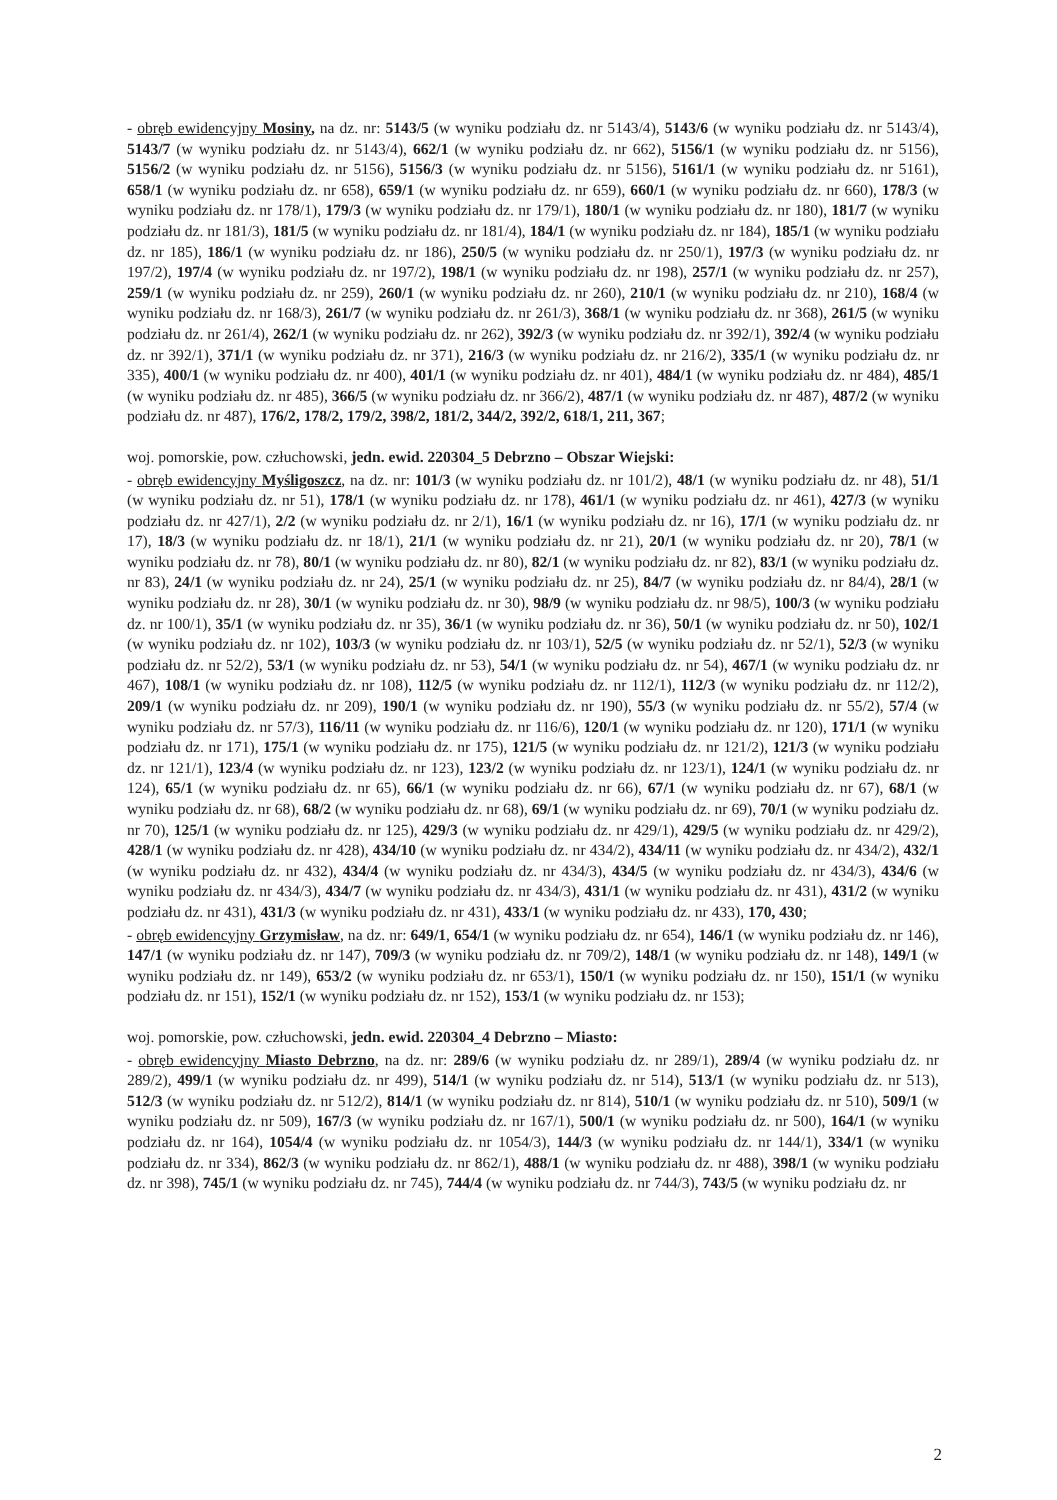- obręb ewidencyjny Mosiny, na dz. nr: 5143/5 (w wyniku podziału dz. nr 5143/4), 5143/6 (w wyniku podziału dz. nr 5143/4), 5143/7 (w wyniku podziału dz. nr 5143/4), 662/1 (w wyniku podziału dz. nr 662), 5156/1 (w wyniku podziału dz. nr 5156), 5156/2 (w wyniku podziału dz. nr 5156), 5156/3 (w wyniku podziału dz. nr 5156), 5161/1 (w wyniku podziału dz. nr 5161), 658/1 (w wyniku podziału dz. nr 658), 659/1 (w wyniku podziału dz. nr 659), 660/1 (w wyniku podziału dz. nr 660), 178/3 (w wyniku podziału dz. nr 178/1), 179/3 (w wyniku podziału dz. nr 179/1), 180/1 (w wyniku podziału dz. nr 180), 181/7 (w wyniku podziału dz. nr 181/3), 181/5 (w wyniku podziału dz. nr 181/4), 184/1 (w wyniku podziału dz. nr 184), 185/1 (w wyniku podziału dz. nr 185), 186/1 (w wyniku podziału dz. nr 186), 250/5 (w wyniku podziału dz. nr 250/1), 197/3 (w wyniku podziału dz. nr 197/2), 197/4 (w wyniku podziału dz. nr 197/2), 198/1 (w wyniku podziału dz. nr 198), 257/1 (w wyniku podziału dz. nr 257), 259/1 (w wyniku podziału dz. nr 259), 260/1 (w wyniku podziału dz. nr 260), 210/1 (w wyniku podziału dz. nr 210), 168/4 (w wyniku podziału dz. nr 168/3), 261/7 (w wyniku podziału dz. nr 261/3), 368/1 (w wyniku podziału dz. nr 368), 261/5 (w wyniku podziału dz. nr 261/4), 262/1 (w wyniku podziału dz. nr 262), 392/3 (w wyniku podziału dz. nr 392/1), 392/4 (w wyniku podziału dz. nr 392/1), 371/1 (w wyniku podziału dz. nr 371), 216/3 (w wyniku podziału dz. nr 216/2), 335/1 (w wyniku podziału dz. nr 335), 400/1 (w wyniku podziału dz. nr 400), 401/1 (w wyniku podziału dz. nr 401), 484/1 (w wyniku podziału dz. nr 484), 485/1 (w wyniku podziału dz. nr 485), 366/5 (w wyniku podziału dz. nr 366/2), 487/1 (w wyniku podziału dz. nr 487), 487/2 (w wyniku podziału dz. nr 487), 176/2, 178/2, 179/2, 398/2, 181/2, 344/2, 392/2, 618/1, 211, 367;
woj. pomorskie, pow. człuchowski, jedn. ewid. 220304_5 Debrzno – Obszar Wiejski:
- obręb ewidencyjny Myśligoszcz, na dz. nr: 101/3 (w wyniku podziału dz. nr 101/2), 48/1 (w wyniku podziału dz. nr 48), 51/1 (w wyniku podziału dz. nr 51), 178/1 (w wyniku podziału dz. nr 178), 461/1 (w wyniku podziału dz. nr 461), 427/3 (w wyniku podziału dz. nr 427/1), 2/2 (w wyniku podziału dz. nr 2/1), 16/1 (w wyniku podziału dz. nr 16), 17/1 (w wyniku podziału dz. nr 17), 18/3 (w wyniku podziału dz. nr 18/1), 21/1 (w wyniku podziału dz. nr 21), 20/1 (w wyniku podziału dz. nr 20), 78/1 (w wyniku podziału dz. nr 78), 80/1 (w wyniku podziału dz. nr 80), 82/1 (w wyniku podziału dz. nr 82), 83/1 (w wyniku podziału dz. nr 83), 24/1 (w wyniku podziału dz. nr 24), 25/1 (w wyniku podziału dz. nr 25), 84/7 (w wyniku podziału dz. nr 84/4), 28/1 (w wyniku podziału dz. nr 28), 30/1 (w wyniku podziału dz. nr 30), 98/9 (w wyniku podziału dz. nr 98/5), 100/3 (w wyniku podziału dz. nr 100/1), 35/1 (w wyniku podziału dz. nr 35), 36/1 (w wyniku podziału dz. nr 36), 50/1 (w wyniku podziału dz. nr 50), 102/1 (w wyniku podziału dz. nr 102), 103/3 (w wyniku podziału dz. nr 103/1), 52/5 (w wyniku podziału dz. nr 52/1), 52/3 (w wyniku podziału dz. nr 52/2), 53/1 (w wyniku podziału dz. nr 53), 54/1 (w wyniku podziału dz. nr 54), 467/1 (w wyniku podziału dz. nr 467), 108/1 (w wyniku podziału dz. nr 108), 112/5 (w wyniku podziału dz. nr 112/1), 112/3 (w wyniku podziału dz. nr 112/2), 209/1 (w wyniku podziału dz. nr 209), 190/1 (w wyniku podziału dz. nr 190), 55/3 (w wyniku podziału dz. nr 55/2), 57/4 (w wyniku podziału dz. nr 57/3), 116/11 (w wyniku podziału dz. nr 116/6), 120/1 (w wyniku podziału dz. nr 120), 171/1 (w wyniku podziału dz. nr 171), 175/1 (w wyniku podziału dz. nr 175), 121/5 (w wyniku podziału dz. nr 121/2), 121/3 (w wyniku podziału dz. nr 121/1), 123/4 (w wyniku podziału dz. nr 123), 123/2 (w wyniku podziału dz. nr 123/1), 124/1 (w wyniku podziału dz. nr 124), 65/1 (w wyniku podziału dz. nr 65), 66/1 (w wyniku podziału dz. nr 66), 67/1 (w wyniku podziału dz. nr 67), 68/1 (w wyniku podziału dz. nr 68), 68/2 (w wyniku podziału dz. nr 68), 69/1 (w wyniku podziału dz. nr 69), 70/1 (w wyniku podziału dz. nr 70), 125/1 (w wyniku podziału dz. nr 125), 429/3 (w wyniku podziału dz. nr 429/1), 429/5 (w wyniku podziału dz. nr 429/2), 428/1 (w wyniku podziału dz. nr 428), 434/10 (w wyniku podziału dz. nr 434/2), 434/11 (w wyniku podziału dz. nr 434/2), 432/1 (w wyniku podziału dz. nr 432), 434/4 (w wyniku podziału dz. nr 434/3), 434/5 (w wyniku podziału dz. nr 434/3), 434/6 (w wyniku podziału dz. nr 434/3), 434/7 (w wyniku podziału dz. nr 434/3), 431/1 (w wyniku podziału dz. nr 431), 431/2 (w wyniku podziału dz. nr 431), 431/3 (w wyniku podziału dz. nr 431), 433/1 (w wyniku podziału dz. nr 433), 170, 430;
- obręb ewidencyjny Grzymisław, na dz. nr: 649/1, 654/1 (w wyniku podziału dz. nr 654), 146/1 (w wyniku podziału dz. nr 146), 147/1 (w wyniku podziału dz. nr 147), 709/3 (w wyniku podziału dz. nr 709/2), 148/1 (w wyniku podziału dz. nr 148), 149/1 (w wyniku podziału dz. nr 149), 653/2 (w wyniku podziału dz. nr 653/1), 150/1 (w wyniku podziału dz. nr 150), 151/1 (w wyniku podziału dz. nr 151), 152/1 (w wyniku podziału dz. nr 152), 153/1 (w wyniku podziału dz. nr 153);
woj. pomorskie, pow. człuchowski, jedn. ewid. 220304_4 Debrzno – Miasto:
- obręb ewidencyjny Miasto Debrzno, na dz. nr: 289/6 (w wyniku podziału dz. nr 289/1), 289/4 (w wyniku podziału dz. nr 289/2), 499/1 (w wyniku podziału dz. nr 499), 514/1 (w wyniku podziału dz. nr 514), 513/1 (w wyniku podziału dz. nr 513), 512/3 (w wyniku podziału dz. nr 512/2), 814/1 (w wyniku podziału dz. nr 814), 510/1 (w wyniku podziału dz. nr 510), 509/1 (w wyniku podziału dz. nr 509), 167/3 (w wyniku podziału dz. nr 167/1), 500/1 (w wyniku podziału dz. nr 500), 164/1 (w wyniku podziału dz. nr 164), 1054/4 (w wyniku podziału dz. nr 1054/3), 144/3 (w wyniku podziału dz. nr 144/1), 334/1 (w wyniku podziału dz. nr 334), 862/3 (w wyniku podziału dz. nr 862/1), 488/1 (w wyniku podziału dz. nr 488), 398/1 (w wyniku podziału dz. nr 398), 745/1 (w wyniku podziału dz. nr 745), 744/4 (w wyniku podziału dz. nr 744/3), 743/5 (w wyniku podziału dz. nr
2